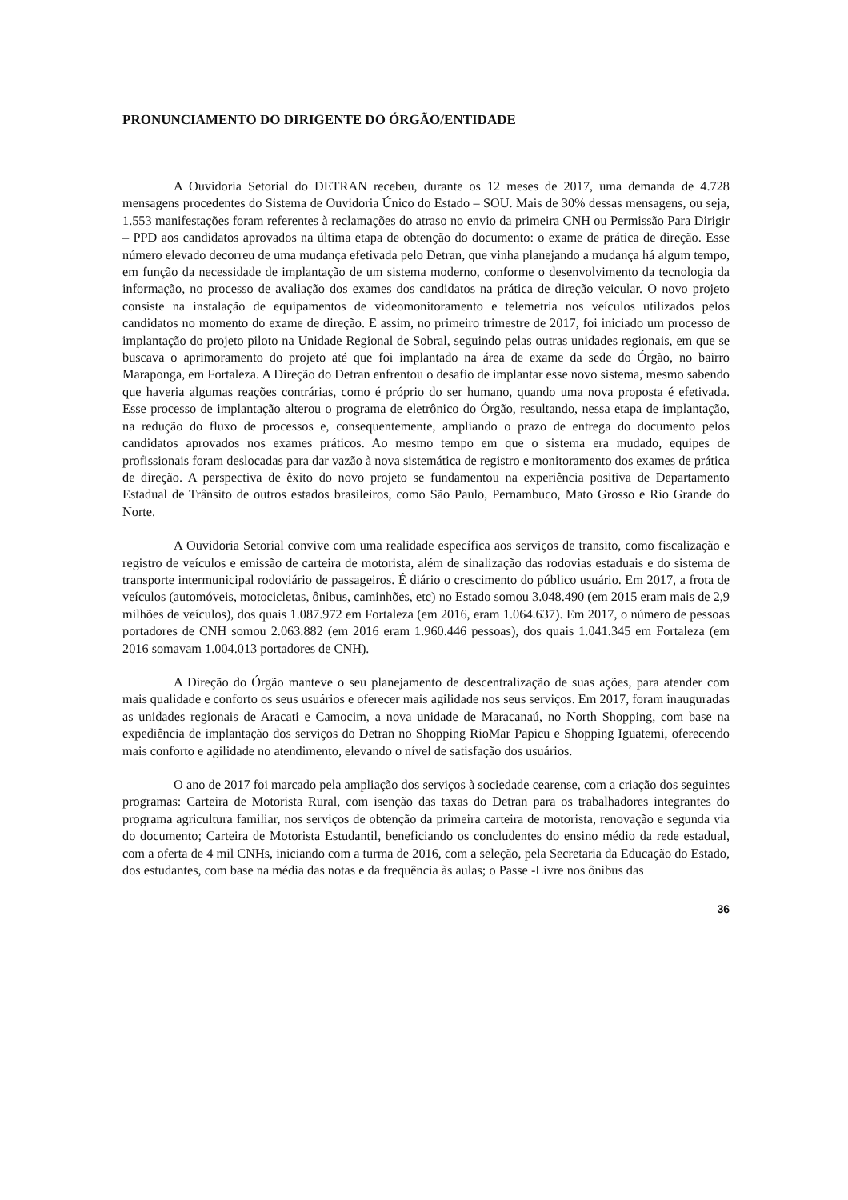PRONUNCIAMENTO DO DIRIGENTE DO ÓRGÃO/ENTIDADE
A Ouvidoria Setorial do DETRAN recebeu, durante os 12 meses de 2017, uma demanda de 4.728 mensagens procedentes do Sistema de Ouvidoria Único do Estado – SOU. Mais de 30% dessas mensagens, ou seja, 1.553 manifestações foram referentes à reclamações do atraso no envio da primeira CNH ou Permissão Para Dirigir – PPD aos candidatos aprovados na última etapa de obtenção do documento: o exame de prática de direção. Esse número elevado decorreu de uma mudança efetivada pelo Detran, que vinha planejando a mudança há algum tempo, em função da necessidade de implantação de um sistema moderno, conforme o desenvolvimento da tecnologia da informação, no processo de avaliação dos exames dos candidatos na prática de direção veicular. O novo projeto consiste na instalação de equipamentos de videomonitoramento e telemetria nos veículos utilizados pelos candidatos no momento do exame de direção. E assim, no primeiro trimestre de 2017, foi iniciado um processo de implantação do projeto piloto na Unidade Regional de Sobral, seguindo pelas outras unidades regionais, em que se buscava o aprimoramento do projeto até que foi implantado na área de exame da sede do Órgão, no bairro Maraponga, em Fortaleza. A Direção do Detran enfrentou o desafio de implantar esse novo sistema, mesmo sabendo que haveria algumas reações contrárias, como é próprio do ser humano, quando uma nova proposta é efetivada. Esse processo de implantação alterou o programa de eletrônico do Órgão, resultando, nessa etapa de implantação, na redução do fluxo de processos e, consequentemente, ampliando o prazo de entrega do documento pelos candidatos aprovados nos exames práticos. Ao mesmo tempo em que o sistema era mudado, equipes de profissionais foram deslocadas para dar vazão à nova sistemática de registro e monitoramento dos exames de prática de direção. A perspectiva de êxito do novo projeto se fundamentou na experiência positiva de Departamento Estadual de Trânsito de outros estados brasileiros, como São Paulo, Pernambuco, Mato Grosso e Rio Grande do Norte.
A Ouvidoria Setorial convive com uma realidade específica aos serviços de transito, como fiscalização e registro de veículos e emissão de carteira de motorista, além de sinalização das rodovias estaduais e do sistema de transporte intermunicipal rodoviário de passageiros. É diário o crescimento do público usuário. Em 2017, a frota de veículos (automóveis, motocicletas, ônibus, caminhões, etc) no Estado somou 3.048.490 (em 2015 eram mais de 2,9 milhões de veículos), dos quais 1.087.972 em Fortaleza (em 2016, eram 1.064.637). Em 2017, o número de pessoas portadores de CNH somou 2.063.882 (em 2016 eram 1.960.446 pessoas), dos quais 1.041.345 em Fortaleza (em 2016 somavam 1.004.013 portadores de CNH).
A Direção do Órgão manteve o seu planejamento de descentralização de suas ações, para atender com mais qualidade e conforto os seus usuários e oferecer mais agilidade nos seus serviços. Em 2017, foram inauguradas as unidades regionais de Aracati e Camocim, a nova unidade de Maracanaú, no North Shopping, com base na expediência de implantação dos serviços do Detran no Shopping RioMar Papicu e Shopping Iguatemi, oferecendo mais conforto e agilidade no atendimento, elevando o nível de satisfação dos usuários.
O ano de 2017 foi marcado pela ampliação dos serviços à sociedade cearense, com a criação dos seguintes programas: Carteira de Motorista Rural, com isenção das taxas do Detran para os trabalhadores integrantes do programa agricultura familiar, nos serviços de obtenção da primeira carteira de motorista, renovação e segunda via do documento; Carteira de Motorista Estudantil, beneficiando os concludentes do ensino médio da rede estadual, com a oferta de 4 mil CNHs, iniciando com a turma de 2016, com a seleção, pela Secretaria da Educação do Estado, dos estudantes, com base na média das notas e da frequência às aulas; o Passe -Livre nos ônibus das
36